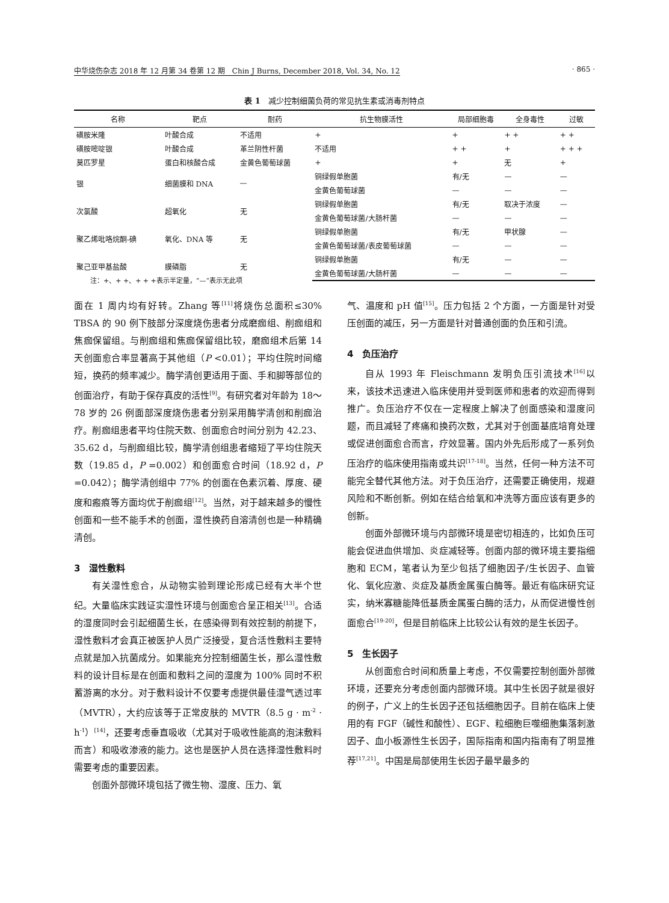中华烧伤杂志 2018 年 12 月第 34 卷第 12 期　Chin J Burns, December 2018, Vol. 34, No. 12 · 865 ·
表 1　减少控制细菌负荷的常见抗生素或消毒剂特点
| 名称 | 靶点 | 耐药 | 抗生物膜活性 | 局部细胞毒 | 全身毒性 | 过敏 |
| --- | --- | --- | --- | --- | --- | --- |
| 磺胺米隆 | 叶酸合成 | 不适用 | + | + | + + | + + |
| 磺胺嘧啶银 | 叶酸合成 | 革兰阴性杆菌 | 不适用 | + + | + | + + + |
| 莫匹罗星 | 蛋白和核酸合成 | 金黄色葡萄球菌 | + | + | 无 | + |
| 银 | 细菌膜和 DNA | — | 铜绿假单胞菌 | 有/无 | — | — |
| | | | 金黄色葡萄球菌 | — | — | — |
| 次氯酸 | 超氧化 | 无 | 铜绿假单胞菌 | 有/无 | 取决于浓度 | — |
| | | | 金黄色葡萄球菌/大肠杆菌 | — | — | — |
| 聚乙烯吡咯烷酮-碘 | 氧化、DNA 等 | 无 | 铜绿假单胞菌 | 有/无 | 甲状腺 | — |
| | | | 金黄色葡萄球菌/表皮葡萄球菌 | — | — | — |
| 聚己亚甲基盐酸 | 膜磷脂 | 无 | 铜绿假单胞菌 | 有/无 | — | — |
| | | | 金黄色葡萄球菌/大肠杆菌 | — | — | — |
注：+、+ +、+ + +表示半定量，“—”表示无此项
面在 1 周内均有好转。Zhang 等<sup>[11]</sup>将烧伤总面积≤30% TBSA 的 90 例下肢部分深度烧伤患者分成磨痂组、削痂组和焦痂保留组。与削痂组和焦痂保留组比较，磨痂组术后第 14 天创面愈合率显著高于其他组（P <0.01）；平均住院时间缩短，换药的频率减少。酶学清创更适用于面、手和脚等部位的创面治疗，有助于保存真皮的活性<sup>[9]</sup>。有研究者对年龄为 18～78 岁的 26 例面部深度烧伤患者分别采用酶学清创和削痂治疗。削痂组患者平均住院天数、创面愈合时间分别为 42.23、35.62 d，与削痂组比较，酶学清创组患者缩短了平均住院天数（19.85 d，P =0.002）和创面愈合时间（18.92 d，P =0.042）；酶学清创组中 77% 的创面在色素沉着、厚度、硬度和瘢痕等方面均优于削痂组<sup>[12]</sup>。当然，对于越来越多的慢性创面和一些不能手术的创面，湿性换药自溶清创也是一种精确清创。
3　湿性敷料
有关湿性愈合，从动物实验到理论形成已经有大半个世纪。大量临床实践证实湿性环境与创面愈合呈正相关<sup>[13]</sup>。合适的湿度同时会引起细菌生长，在感染得到有效控制的前提下，湿性敷料才会真正被医护人员广泛接受，复合活性敷料主要特点就是加入抗菌成分。如果能充分控制细菌生长，那么湿性敷料的设计目标是在创面和敷料之间的湿度为 100% 同时不积蓄游离的水分。对于敷料设计不仅要考虑提供最佳湿气透过率（MVTR），大约应该等于正常皮肤的 MVTR（8.5 g · m<sup>-2</sup> · h<sup>-1</sup>）<sup>[14]</sup>，还要考虑垂直吸收（尤其对于吸收性能高的泡沫敷料而言）和吸收渗液的能力。这也是医护人员在选择湿性敷料时需要考虑的重要因素。
创面外部微环境包括了微生物、湿度、压力、氧
气、温度和 pH 值<sup>[15]</sup>。压力包括 2 个方面，一方面是针对受压创面的减压，另一方面是针对普通创面的负压和引流。
4　负压治疗
自从 1993 年 Fleischmann 发明负压引流技术<sup>[16]</sup>以来，该技术迅速进入临床使用并受到医师和患者的欢迎而得到推广。负压治疗不仅在一定程度上解决了创面感染和湿度问题，而且减轻了疼痛和换药次数，尤其对于创面基底培育处理或促进创面愈合而言，疗效显著。国内外先后形成了一系列负压治疗的临床使用指南或共识<sup>[17-18]</sup>。当然，任何一种方法不可能完全替代其他方法。对于负压治疗，还需要正确使用，规避风险和不断创新。例如在结合给氧和冲洗等方面应该有更多的创新。
创面外部微环境与内部微环境是密切相连的，比如负压可能会促进血供增加、炎症减轻等。创面内部的微环境主要指细胞和 ECM，笔者认为至少包括了细胞因子/生长因子、血管化、氧化应激、炎症及基质金属蛋白酶等。最近有临床研究证实，纳米寡糖能降低基质金属蛋白酶的活力，从而促进慢性创面愈合<sup>[19-20]</sup>，但是目前临床上比较公认有效的是生长因子。
5　生长因子
从创面愈合时间和质量上考虑，不仅需要控制创面外部微环境，还要充分考虑创面内部微环境。其中生长因子就是很好的例子，广义上的生长因子还包括细胞因子。目前在临床上使用的有 FGF（碱性和酸性）、EGF、粒细胞巨噬细胞集落刺激因子、血小板源性生长因子，国际指南和国内指南有了明显推荐<sup>[17,21]</sup>。中国是局部使用生长因子最早最多的